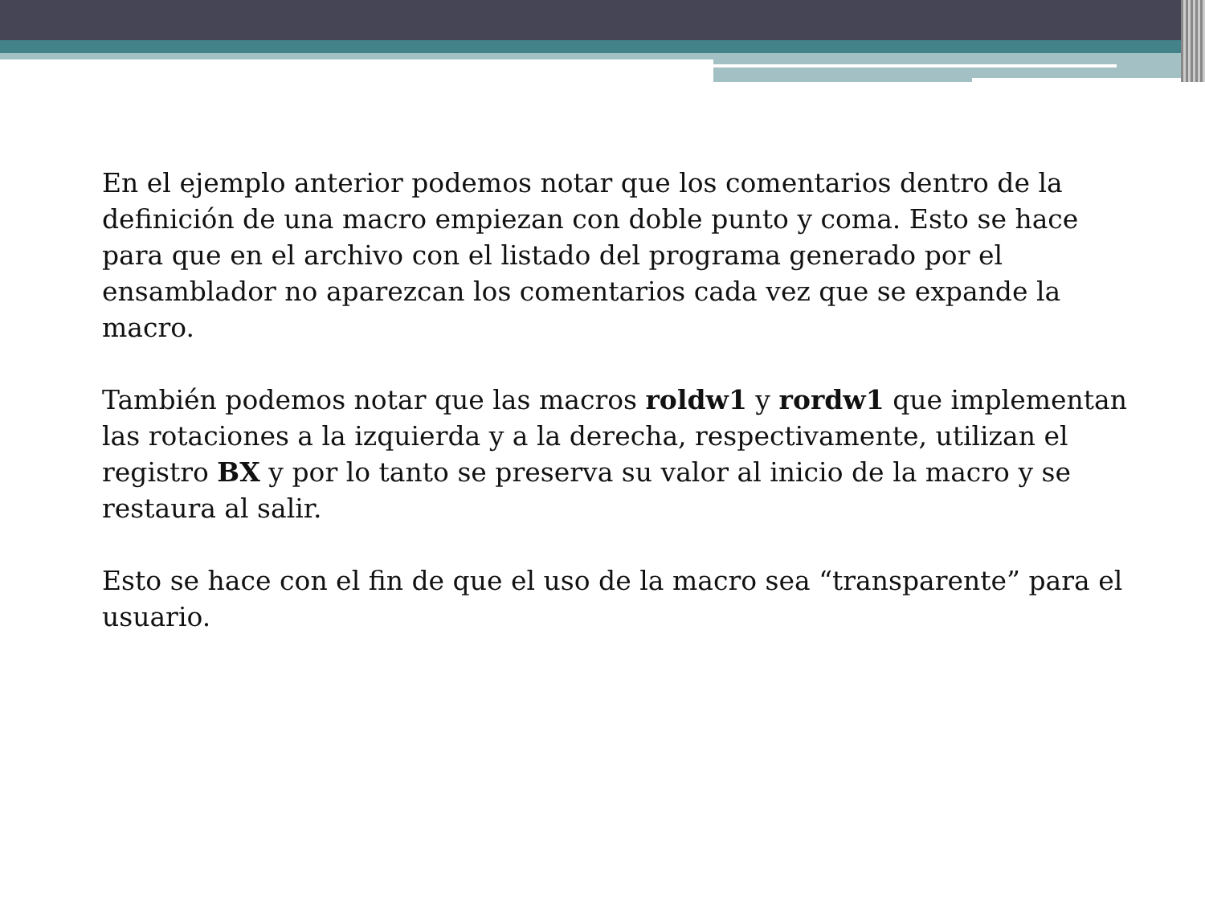En el ejemplo anterior podemos notar que los comentarios dentro de la definición de una macro empiezan con doble punto y coma. Esto se hace para que en el archivo con el listado del programa generado por el ensamblador no aparezcan los comentarios cada vez que se expande la macro.
También podemos notar que las macros roldw1 y rordw1 que implementan las rotaciones a la izquierda y a la derecha, respectivamente, utilizan el registro BX y por lo tanto se preserva su valor al inicio de la macro y se restaura al salir.
Esto se hace con el fin de que el uso de la macro sea “transparente” para el usuario.